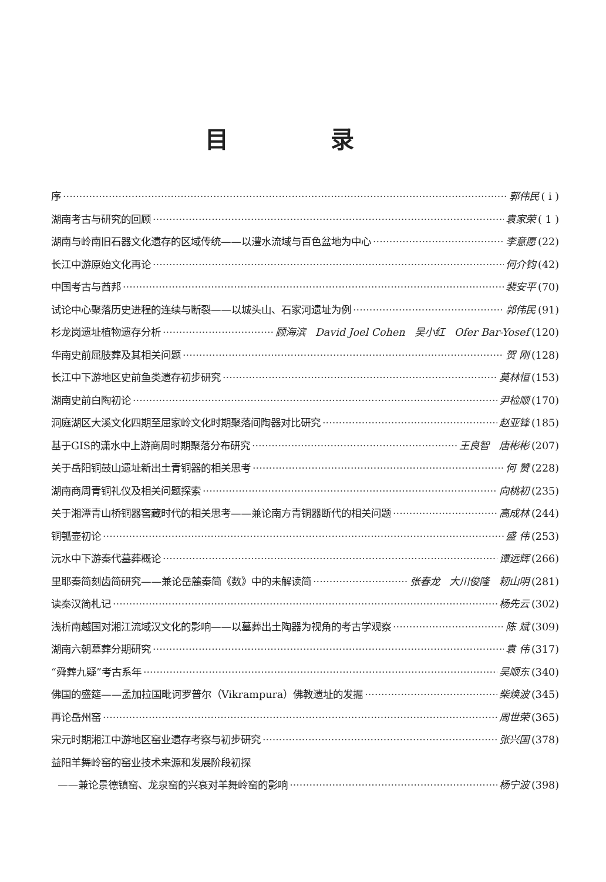目 录
序 郭伟民 ( i )
湖南考古与研究的回顾 袁家荣 ( 1 )
湖南与岭南旧石器文化遗存的区域传统——以澧水流域与百色盆地为中心 李意愿 (22)
长江中游原始文化再论 何介钧 (42)
中国考古与酋邦 裴安平 (70)
试论中心聚落历史进程的连续与断裂——以城头山、石家河遗址为例 郭伟民 (91)
杉龙岗遗址植物遗存分析 顾海滨 David Joel Cohen 吴小红 Ofer Bar-Yosef (120)
华南史前屈肢葬及其相关问题 贺 刚 (128)
长江中下游地区史前鱼类遗存初步研究 莫林恒 (153)
湖南史前白陶初论 尹检顺 (170)
洞庭湖区大溪文化四期至屈家岭文化时期聚落间陶器对比研究 赵亚锋 (185)
基于GIS的潇水中上游商周时期聚落分布研究 王良智 唐彬彬 (207)
关于岳阳铜鼓山遗址新出土青铜器的相关思考 何 赞 (228)
湖南商周青铜礼仪及相关问题探索 向桃初 (235)
关于湘潭青山桥铜器窖藏时代的相关思考——兼论南方青铜器断代的相关问题 高成林 (244)
铜瓠壶初论 盛 伟 (253)
沅水中下游秦代墓葬概论 谭远辉 (266)
里耶秦简刻齿简研究——兼论岳麓秦简《数》中的未解读简 张春龙 大川俊隆 籾山明 (281)
读秦汉简札记 杨先云 (302)
浅析南越国对湘江流域汉文化的影响——以墓葬出土陶器为视角的考古学观察 陈 斌 (309)
湖南六朝墓葬分期研究 袁 伟 (317)
“舜葬九疑”考古系年 吴顺东 (340)
佛国的盛筵——孟加拉国毗诃罗普尔（Vikrampura）佛教遗址的发掘 柴焕波 (345)
再论岳州窑 周世荣 (365)
宋元时期湘江中游地区窑业遗存考察与初步研究 张兴国 (378)
益阳羊舞岭窑的窑业技术来源和发展阶段初探
——兼论景德镇窑、龙泉窑的兴衰对羊舞岭窑的影响 杨宁波 (398)